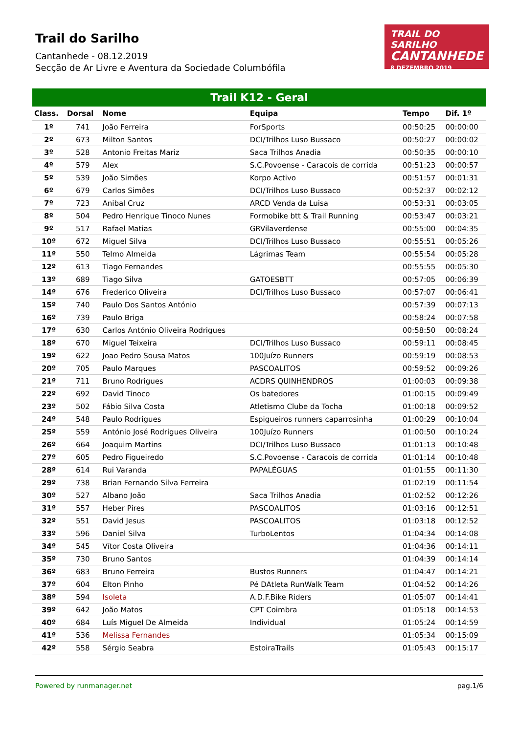Trail do Sarilho
Cantanhede - 08.12.2019
Secção de Ar Livre e Aventura da Sociedade Columbófila
TRAIL DO SARILHO
CANTANHEDE
8 DEZEMBRO 2019
Trail K12 - Geral
| Class. | Dorsal | Nome | Equipa | Tempo | Dif. 1º |
| --- | --- | --- | --- | --- | --- |
| 1º | 741 | João Ferreira | ForSports | 00:50:25 | 00:00:00 |
| 2º | 673 | Milton Santos | DCI/Trilhos Luso Bussaco | 00:50:27 | 00:00:02 |
| 3º | 528 | Antonio Freitas Mariz | Saca Trilhos Anadia | 00:50:35 | 00:00:10 |
| 4º | 579 | Alex | S.C.Povoense - Caracois de corrida | 00:51:23 | 00:00:57 |
| 5º | 539 | João Simões | Korpo Activo | 00:51:57 | 00:01:31 |
| 6º | 679 | Carlos Simões | DCI/Trilhos Luso Bussaco | 00:52:37 | 00:02:12 |
| 7º | 723 | Anibal Cruz | ARCD Venda da Luisa | 00:53:31 | 00:03:05 |
| 8º | 504 | Pedro Henrique Tinoco Nunes | Formobike btt & Trail Running | 00:53:47 | 00:03:21 |
| 9º | 517 | Rafael Matias | GRVilaverdense | 00:55:00 | 00:04:35 |
| 10º | 672 | Miguel Silva | DCI/Trilhos Luso Bussaco | 00:55:51 | 00:05:26 |
| 11º | 550 | Telmo Almeida | Lágrimas Team | 00:55:54 | 00:05:28 |
| 12º | 613 | Tiago Fernandes | | 00:55:55 | 00:05:30 |
| 13º | 689 | Tiago Silva | GATOESBTT | 00:57:05 | 00:06:39 |
| 14º | 676 | Frederico Oliveira | DCI/Trilhos Luso Bussaco | 00:57:07 | 00:06:41 |
| 15º | 740 | Paulo Dos Santos António | | 00:57:39 | 00:07:13 |
| 16º | 739 | Paulo Briga | | 00:58:24 | 00:07:58 |
| 17º | 630 | Carlos António Oliveira Rodrigues | | 00:58:50 | 00:08:24 |
| 18º | 670 | Miguel Teixeira | DCI/Trilhos Luso Bussaco | 00:59:11 | 00:08:45 |
| 19º | 622 | Joao Pedro Sousa Matos | 100Juízo Runners | 00:59:19 | 00:08:53 |
| 20º | 705 | Paulo Marques | PASCOALITOS | 00:59:52 | 00:09:26 |
| 21º | 711 | Bruno Rodrigues | ACDRS QUINHENDROS | 01:00:03 | 00:09:38 |
| 22º | 692 | David Tinoco | Os batedores | 01:00:15 | 00:09:49 |
| 23º | 502 | Fábio Silva Costa | Atletismo Clube da Tocha | 01:00:18 | 00:09:52 |
| 24º | 548 | Paulo Rodrigues | Espigueiros runners caparrosinha | 01:00:29 | 00:10:04 |
| 25º | 559 | António José Rodrigues Oliveira | 100Juízo Runners | 01:00:50 | 00:10:24 |
| 26º | 664 | Joaquim Martins | DCI/Trilhos Luso Bussaco | 01:01:13 | 00:10:48 |
| 27º | 605 | Pedro Figueiredo | S.C.Povoense - Caracois de corrida | 01:01:14 | 00:10:48 |
| 28º | 614 | Rui Varanda | PAPALÉGUAS | 01:01:55 | 00:11:30 |
| 29º | 738 | Brian Fernando Silva Ferreira | | 01:02:19 | 00:11:54 |
| 30º | 527 | Albano João | Saca Trilhos Anadia | 01:02:52 | 00:12:26 |
| 31º | 557 | Heber Pires | PASCOALITOS | 01:03:16 | 00:12:51 |
| 32º | 551 | David Jesus | PASCOALITOS | 01:03:18 | 00:12:52 |
| 33º | 596 | Daniel Silva | TurboLentos | 01:04:34 | 00:14:08 |
| 34º | 545 | Vítor Costa Oliveira | | 01:04:36 | 00:14:11 |
| 35º | 730 | Bruno Santos | | 01:04:39 | 00:14:14 |
| 36º | 683 | Bruno Ferreira | Bustos Runners | 01:04:47 | 00:14:21 |
| 37º | 604 | Elton Pinho | Pé DAtleta RunWalk Team | 01:04:52 | 00:14:26 |
| 38º | 594 | Isoleta | A.D.F.Bike Riders | 01:05:07 | 00:14:41 |
| 39º | 642 | João Matos | CPT Coimbra | 01:05:18 | 00:14:53 |
| 40º | 684 | Luís Miguel De Almeida | Individual | 01:05:24 | 00:14:59 |
| 41º | 536 | Melissa Fernandes | | 01:05:34 | 00:15:09 |
| 42º | 558 | Sérgio Seabra | EstoiraTrails | 01:05:43 | 00:15:17 |
Powered by runmanager.net pag.1/6